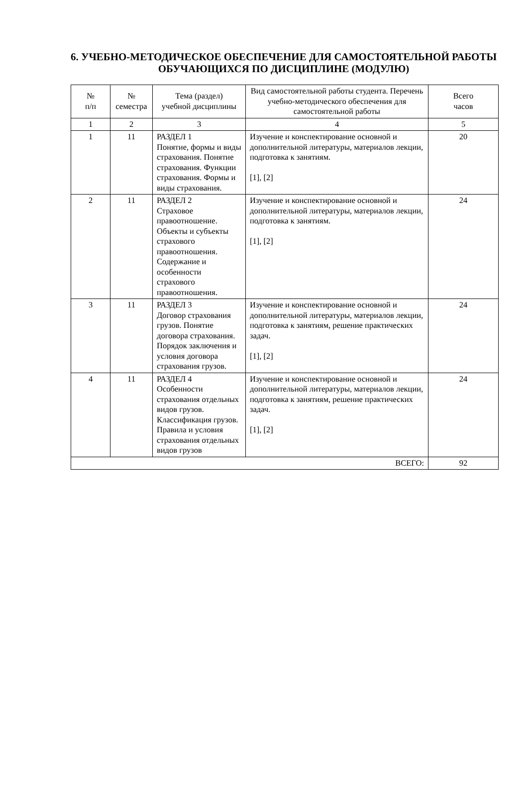6. УЧЕБНО-МЕТОДИЧЕСКОЕ ОБЕСПЕЧЕНИЕ ДЛЯ САМОСТОЯТЕЛЬНОЙ РАБОТЫ ОБУЧАЮЩИХСЯ ПО ДИСЦИПЛИНЕ (МОДУЛЮ)
| № п/п | № семестра | Тема (раздел) учебной дисциплины | Вид самостоятельной работы студента. Перечень учебно-методического обеспечения для самостоятельной работы | Всего часов |
| --- | --- | --- | --- | --- |
| 1 | 2 | 3 | 4 | 5 |
| 1 | 11 | РАЗДЕЛ 1 Понятие, формы и виды страхования. Понятие страхования. Функции страхования. Формы и виды страхования. | Изучение и конспектирование основной и дополнительной литературы, материалов лекции, подготовка к занятиям. [1], [2] | 20 |
| 2 | 11 | РАЗДЕЛ 2 Страховое правоотношение. Объекты и субъекты страхового правоотношения. Содержание и особенности страхового правоотношения. | Изучение и конспектирование основной и дополнительной литературы, материалов лекции, подготовка к занятиям. [1], [2] | 24 |
| 3 | 11 | РАЗДЕЛ 3 Договор страхования грузов. Понятие договора страхования. Порядок заключения и условия договора страхования грузов. | Изучение и конспектирование основной и дополнительной литературы, материалов лекции, подготовка к занятиям, решение практических задач. [1], [2] | 24 |
| 4 | 11 | РАЗДЕЛ 4 Особенности страхования отдельных видов грузов. Классификация грузов. Правила и условия страхования отдельных видов грузов | Изучение и конспектирование основной и дополнительной литературы, материалов лекции, подготовка к занятиям, решение практических задач. [1], [2] | 24 |
| ВСЕГО: | | | | 92 |